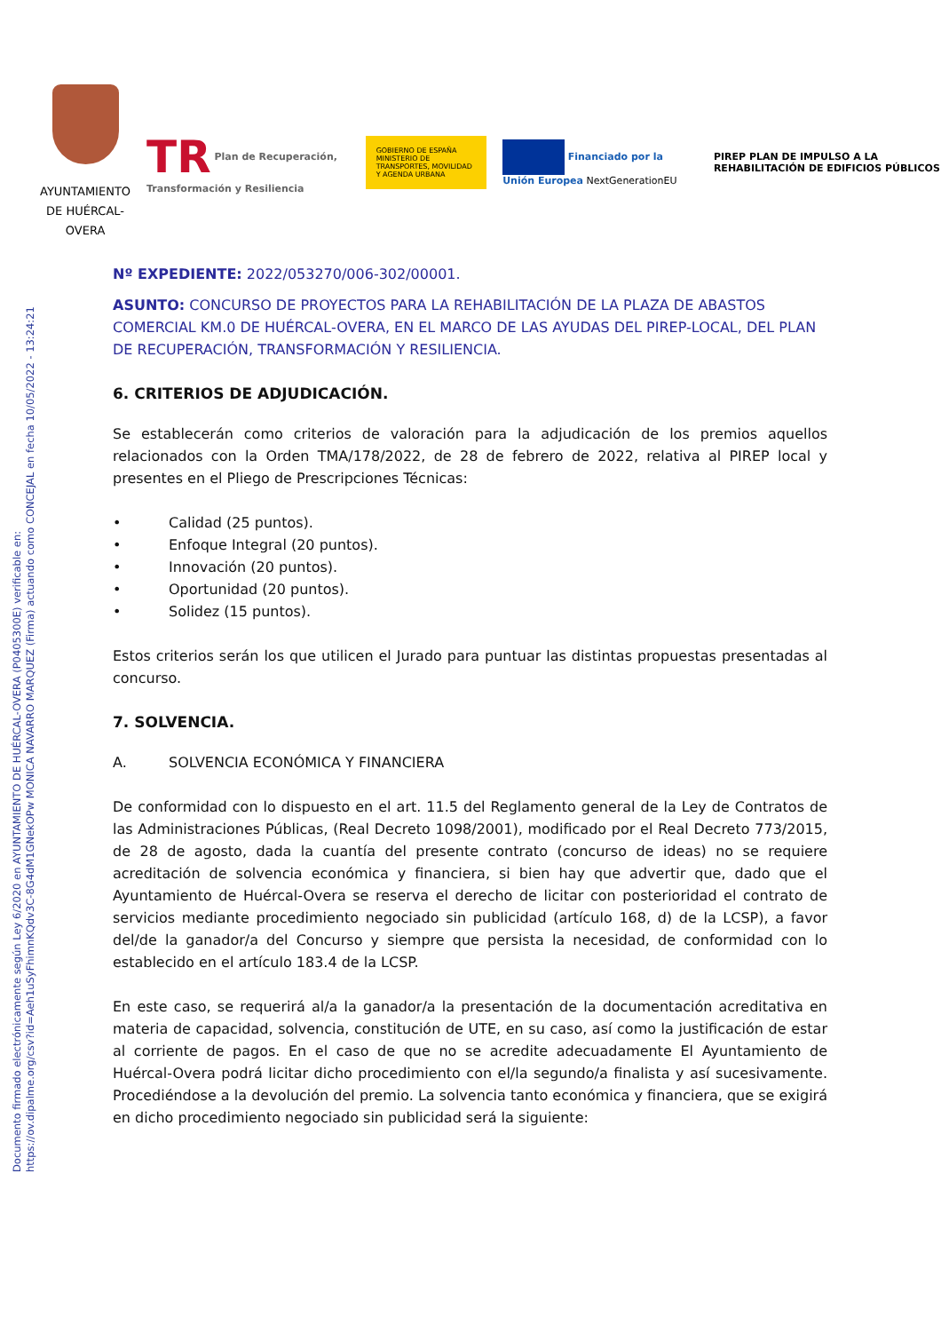Documento firmado electrónicamente según Ley 6/2020 en AYUNTAMIENTO DE HUÉRCAL-OVERA (P0405300E) verificable en:
https://ov.dipalme.org/csv?id=Aeh1uSyFhimnKQdv3C-8G4dM1GNekOPw MONICA NAVARRO MARQUEZ (Firma) actuando como CONCEJAL en fecha 10/05/2022 - 13:24:21
AYUNTAMIENTO DE HUÉRCAL-OVERA
TR Plan de Recuperación, Transformación y Resiliencia
GOBIERNO DE ESPAÑA MINISTERIO DE TRANSPORTES, MOVILIDAD Y AGENDA URBANA
Financiado por la Unión Europea NextGenerationEU
PIREP PLAN DE IMPULSO A LA REHABILITACIÓN DE EDIFICIOS PÚBLICOS
Nº EXPEDIENTE: 2022/053270/006-302/00001.
ASUNTO: CONCURSO DE PROYECTOS PARA LA REHABILITACIÓN DE LA PLAZA DE ABASTOS COMERCIAL KM.0 DE HUÉRCAL-OVERA, EN EL MARCO DE LAS AYUDAS DEL PIREP-LOCAL, DEL PLAN DE RECUPERACIÓN, TRANSFORMACIÓN Y RESILIENCIA.
6. CRITERIOS DE ADJUDICACIÓN.
Se establecerán como criterios de valoración para la adjudicación de los premios aquellos relacionados con la Orden TMA/178/2022, de 28 de febrero de 2022, relativa al PIREP local y presentes en el Pliego de Prescripciones Técnicas:
• Calidad (25 puntos).
• Enfoque Integral (20 puntos).
• Innovación (20 puntos).
• Oportunidad (20 puntos).
• Solidez (15 puntos).
Estos criterios serán los que utilicen el Jurado para puntuar las distintas propuestas presentadas al concurso.
7. SOLVENCIA.
A. SOLVENCIA ECONÓMICA Y FINANCIERA
De conformidad con lo dispuesto en el art. 11.5 del Reglamento general de la Ley de Contratos de las Administraciones Públicas, (Real Decreto 1098/2001), modificado por el Real Decreto 773/2015, de 28 de agosto, dada la cuantía del presente contrato (concurso de ideas) no se requiere acreditación de solvencia económica y financiera, si bien hay que advertir que, dado que el Ayuntamiento de Huércal-Overa se reserva el derecho de licitar con posterioridad el contrato de servicios mediante procedimiento negociado sin publicidad (artículo 168, d) de la LCSP), a favor del/de la ganador/a del Concurso y siempre que persista la necesidad, de conformidad con lo establecido en el artículo 183.4 de la LCSP.
En este caso, se requerirá al/a la ganador/a la presentación de la documentación acreditativa en materia de capacidad, solvencia, constitución de UTE, en su caso, así como la justificación de estar al corriente de pagos. En el caso de que no se acredite adecuadamente El Ayuntamiento de Huércal-Overa podrá licitar dicho procedimiento con el/la segundo/a finalista y así sucesivamente. Procediéndose a la devolución del premio. La solvencia tanto económica y financiera, que se exigirá en dicho procedimiento negociado sin publicidad será la siguiente: